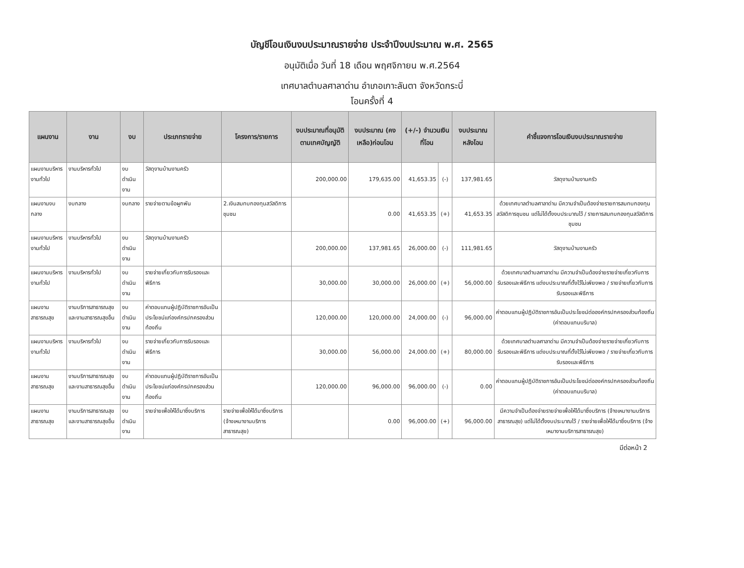บัญชีโอนเงินงบประมาณรายจ่าย ประจำปีงบประมาณ พ.ศ. 2565
อนุมัติเมื่อ วันที่ 18 เดือน พฤศจิกายน พ.ศ.2564
เทศบาลตำบลศาลาด่าน อำเภอเกาะลันตา จังหวัดกระบี่
โอนครั้งที่ 4
| แผนงาน | งาน | งบ | ประเภทรายจ่าย | โครงการ/รายการ | งบประมาณที่อนุมัติตามเทศบัญญัติ | งบประมาณ (คงเหลือ)ก่อนโอน | (+/-) จำนวนเงินที่โอน | | งบประมาณหลังโอน | คำชี้แจงการโอนเงินงบประมาณรายจ่าย |
| --- | --- | --- | --- | --- | --- | --- | --- | --- | --- | --- |
| แผนงานบริหารงานทั่วไป | งานบริหารทั่วไป | งบดำเนินงาน | วัสดุงานบ้านงานครัว | | 200,000.00 | 179,635.00 | 41,653.35 | (-) | 137,981.65 | วัสดุงานบ้านงานครัว |
| แผนงานงบกลาง | งบกลาง | งบกลาง | รายจ่ายตามข้อผูกพัน | 2.เงินสมทบกองทุนสวัสดิการชุมชน | | 0.00 | 41,653.35 | (+) | 41,653.35 | ด้วยเทศบาลตำบลศาลาด่าน มีความจำเป็นต้องจ่ายรายการสมทบกองทุนสวัสดิการชุมชน แต่ไม่ได้ตั้งงบประมาณไว้ / รายการสมทบกองทุนสวัสดิการชุมชน |
| แผนงานบริหารงานทั่วไป | งานบริหารทั่วไป | งบดำเนินงาน | วัสดุงานบ้านงานครัว | | 200,000.00 | 137,981.65 | 26,000.00 | (-) | 111,981.65 | วัสดุงานบ้านงานครัว |
| แผนงานบริหารงานทั่วไป | งานบริหารทั่วไป | งบดำเนินงาน | รายจ่ายเกี่ยวกับการรับรองและพิธีการ | | 30,000.00 | 30,000.00 | 26,000.00 | (+) | 56,000.00 | ด้วยเทศบาลตำบลศาลาด่าน มีความจำเป็นต้องจ่ายรายจ่ายเกี่ยวกับการรับรองและพิธีการ แต่งบประมาณที่ตั้งไว้ไม่เพียงพอ / รายจ่ายเกี่ยวกับการรับรองและพิธีการ |
| แผนงานสาธารณสุข | งานบริการสาธารณสุขและงานสาธารณสุขอื่น | งบดำเนินงาน | ค่าตอบแทนผู้ปฏิบัติราชการอันเป็นประโยชน์แก่องค์กรปกครองส่วนท้องถิ่น | | 120,000.00 | 120,000.00 | 24,000.00 | (-) | 96,000.00 | ค่าตอบแทนผู้ปฏิบัติราชการอันเป็นประโยชน์ต่อองค์กรปกครองส่วนท้องถิ่น (ค่าตอบแทนบริบาล) |
| แผนงานบริหารงานทั่วไป | งานบริหารทั่วไป | งบดำเนินงาน | รายจ่ายเกี่ยวกับการรับรองและพิธีการ | | 30,000.00 | 56,000.00 | 24,000.00 | (+) | 80,000.00 | ด้วยเทศบาลตำบลศาลาด่าน มีความจำเป็นต้องจ่ายรายจ่ายเกี่ยวกับการรับรองและพิธีการ แต่งบประมาณที่ตั้งไว้ไม่เพียงพอ / รายจ่ายเกี่ยวกับการรับรองและพิธีการ |
| แผนงานสาธารณสุข | งานบริการสาธารณสุขและงานสาธารณสุขอื่น | งบดำเนินงาน | ค่าตอบแทนผู้ปฏิบัติราชการอันเป็นประโยชน์แก่องค์กรปกครองส่วนท้องถิ่น | | 120,000.00 | 96,000.00 | 96,000.00 | (-) | 0.00 | ค่าตอบแทนผู้ปฏิบัติราชการอันเป็นประโยชน์ต่อองค์กรปกครองส่วนท้องถิ่น (ค่าตอบแทนบริบาล) |
| แผนงานสาธารณสุข | งานบริการสาธารณสุขและงานสาธารณสุขอื่น | งบดำเนินงาน | รายจ่ายเพื่อให้ได้มาซึ่งบริการ | รายจ่ายเพื่อให้ได้มาซึ่งบริการ (จ้างเหมางานบริการสาธารณสุข) | | 0.00 | 96,000.00 | (+) | 96,000.00 | มีความจำเป็นต้องจ่ายรายจ่ายเพื่อให้ได้มาซึ่งบริการ (จ้างเหมางานบริการสาธารณสุข) แต่ไม่ได้ตั้งงบประมาณไว้ / รายจ่ายเพื่อให้ได้มาซึ่งบริการ (จ้างเหมางานบริการสาธารณสุข) |
มีต่อหน้า 2